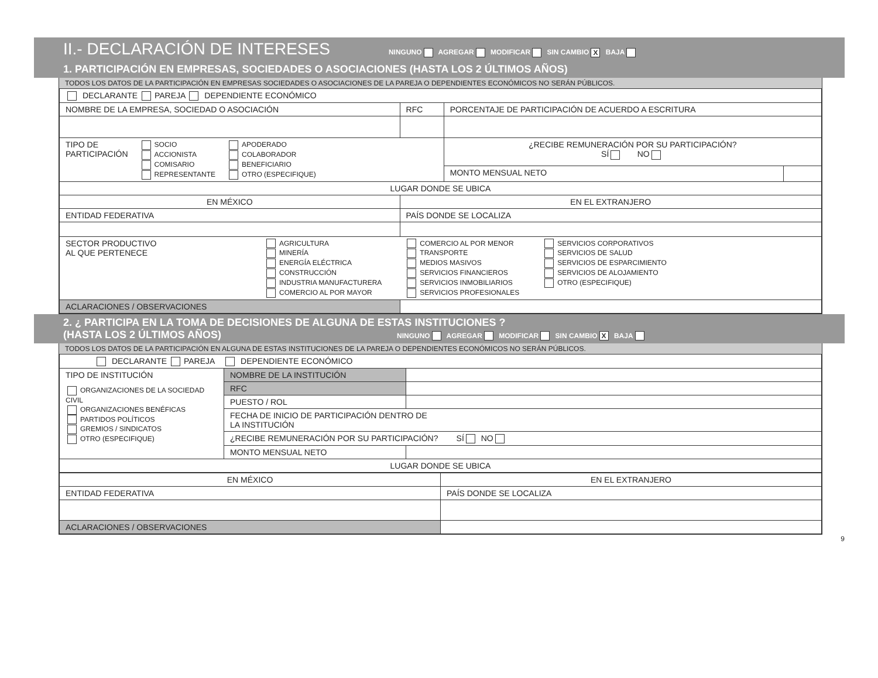II.- DECLARACIÓN DE INTERESES NINGUNO AGREGAR MODIFICAR SIN CAMBIO X BAJA
1. PARTICIPACIÓN EN EMPRESAS, SOCIEDADES O ASOCIACIONES (HASTA LOS 2 ÚLTIMOS AÑOS)
TODOS LOS DATOS DE LA PARTICIPACIÓN EN EMPRESAS SOCIEDADES O ASOCIACIONES DE LA PAREJA O DEPENDIENTES ECONÓMICOS NO SERÁN PÚBLICOS.
| DECLARANTE PAREJA DEPENDIENTE ECONÓMICO | | | |
| NOMBRE DE LA EMPRESA, SOCIEDAD O ASOCIACIÓN | RFC | PORCENTAJE DE PARTICIPACIÓN DE ACUERDO A ESCRITURA | |
| TIPO DE PARTICIPACIÓN SOCIO ACCIONISTA COMISARIO REPRESENTANTE APODERADO COLABORADOR BENEFICIARIO OTRO (ESPECIFIQUE) | | ¿RECIBE REMUNERACIÓN POR SU PARTICIPACIÓN? SÍ NO | |
| | | MONTO MENSUAL NETO | |
| LUGAR DONDE SE UBICA | | | |
| EN MÉXICO | EN EL EXTRANJERO | | |
| ENTIDAD FEDERATIVA | PAÍS DONDE SE LOCALIZA | | |
| SECTOR PRODUCTIVO AL QUE PERTENECE AGRICULTURA MINERÍA ENERGÍA ELÉCTRICA CONSTRUCCIÓN INDUSTRIA MANUFACTURERA COMERCIO AL POR MAYOR COMERCIO AL POR MENOR TRANSPORTE MEDIOS MASIVOS SERVICIOS FINANCIEROS SERVICIOS INMOBILIARIOS SERVICIOS PROFESIONALES SERVICIOS CORPORATIVOS SERVICIOS DE SALUD SERVICIOS DE ESPARCIMIENTO SERVICIOS DE ALOJAMIENTO OTRO (ESPECIFIQUE) | | | |
| ACLARACIONES / OBSERVACIONES | | | |
2. ¿ PARTICIPA EN LA TOMA DE DECISIONES DE ALGUNA DE ESTAS INSTITUCIONES ?
(HASTA LOS 2 ÚLTIMOS AÑOS) NINGUNO AGREGAR MODIFICAR SIN CAMBIO X BAJA
TODOS LOS DATOS DE LA PARTICIPACIÓN EN ALGUNA DE ESTAS INSTITUCIONES DE LA PAREJA O DEPENDIENTES ECONÓMICOS NO SERÁN PÚBLICOS.
| DECLARANTE PAREJA DEPENDIENTE ECONÓMICO | | |
| TIPO DE INSTITUCIÓN ORGANIZACIONES DE LA SOCIEDAD CIVIL ORGANIZACIONES BENÉFICAS PARTIDOS POLÍTICOS GREMIOS / SINDICATOS OTRO (ESPECIFIQUE) | NOMBRE DE LA INSTITUCIÓN | |
| | RFC | |
| | PUESTO / ROL | |
| | FECHA DE INICIO DE PARTICIPACIÓN DENTRO DE LA INSTITUCIÓN | |
| | ¿RECIBE REMUNERACIÓN POR SU PARTICIPACIÓN? SÍ NO | |
| | MONTO MENSUAL NETO | |
| LUGAR DONDE SE UBICA | | |
| EN MÉXICO | EN EL EXTRANJERO |
| ENTIDAD FEDERATIVA | PAÍS DONDE SE LOCALIZA |
| ACLARACIONES / OBSERVACIONES | |
9